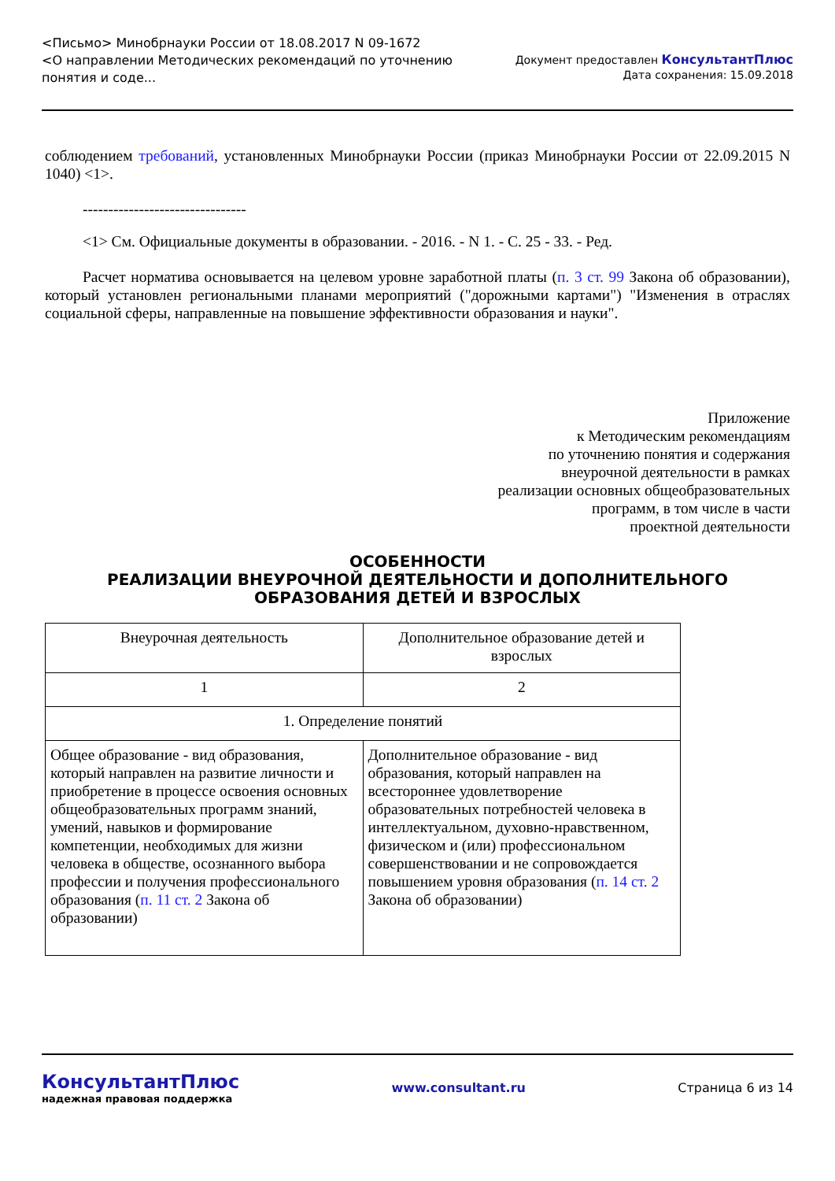<Письмо> Минобрнауки России от 18.08.2017 N 09-1672
<О направлении Методических рекомендаций по уточнению
понятия и соде...
Документ предоставлен КонсультантПлюс
Дата сохранения: 15.09.2018
соблюдением требований, установленных Минобрнауки России (приказ Минобрнауки России от 22.09.2015 N 1040) <1>.
--------------------------------
<1> См. Официальные документы в образовании. - 2016. - N 1. - С. 25 - 33. - Ред.
Расчет норматива основывается на целевом уровне заработной платы (п. 3 ст. 99 Закона об образовании), который установлен региональными планами мероприятий ("дорожными картами") "Изменения в отраслях социальной сферы, направленные на повышение эффективности образования и науки".
Приложение
к Методическим рекомендациям
по уточнению понятия и содержания
внеурочной деятельности в рамках
реализации основных общеобразовательных
программ, в том числе в части
проектной деятельности
ОСОБЕННОСТИ
РЕАЛИЗАЦИИ ВНЕУРОЧНОЙ ДЕЯТЕЛЬНОСТИ И ДОПОЛНИТЕЛЬНОГО
ОБРАЗОВАНИЯ ДЕТЕЙ И ВЗРОСЛЫХ
| Внеурочная деятельность | Дополнительное образование детей и взрослых |
| 1 | 2 |
| 1. Определение понятий | |
| Общее образование - вид образования, который направлен на развитие личности и приобретение в процессе освоения основных общеобразовательных программ знаний, умений, навыков и формирование компетенции, необходимых для жизни человека в обществе, осознанного выбора профессии и получения профессионального образования ( п. 11 ст. 2 Закона об образовании) | Дополнительное образование - вид образования, который направлен на всестороннее удовлетворение образовательных потребностей человека в интеллектуальном, духовно-нравственном, физическом и (или) профессиональном совершенствовании и не сопровождается повышением уровня образования ( п. 14 ст. 2 Закона об образовании) |
КонсультантПлюс
надежная правовая поддержка
www.consultant.ru Страница 6 из 14